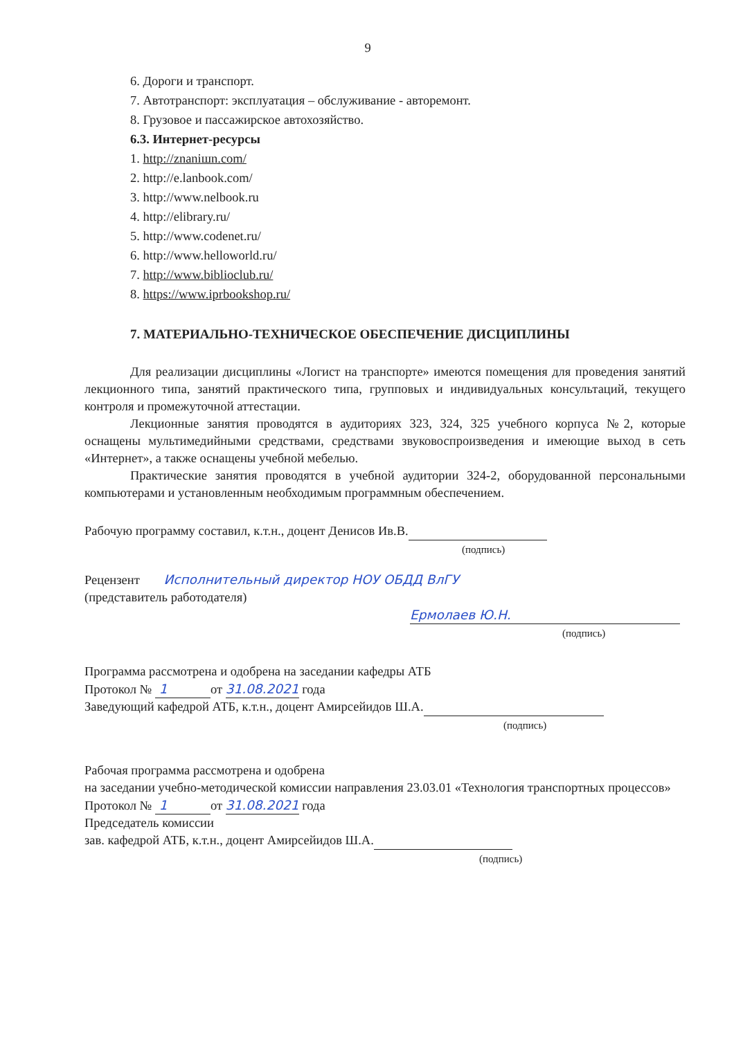9
6. Дороги и транспорт.
7. Автотранспорт: эксплуатация – обслуживание - авторемонт.
8. Грузовое и пассажирское автохозяйство.
6.3. Интернет-ресурсы
1. http://znaniшn.com/
2. http://e.lanbook.com/
3. http://www.nelbook.ru
4. http://elibrary.ru/
5. http://www.codenet.ru/
6. http://www.helloworld.ru/
7. http://www.biblioclub.ru/
8. https://www.iprbookshop.ru/
7. МАТЕРИАЛЬНО-ТЕХНИЧЕСКОЕ ОБЕСПЕЧЕНИЕ ДИСЦИПЛИНЫ
Для реализации дисциплины «Логист на транспорте» имеются помещения для проведения занятий лекционного типа, занятий практического типа, групповых и индивидуальных консультаций, текущего контроля и промежуточной аттестации.
Лекционные занятия проводятся в аудиториях 323, 324, 325 учебного корпуса №2, которые оснащены мультимедийными средствами, средствами звуковоспроизведения и имеющие выход в сеть «Интернет», а также оснащены учебной мебелью.
Практические занятия проводятся в учебной аудитории 324-2, оборудованной персональными компьютерами и установленным необходимым программным обеспечением.
Рабочую программу составил, к.т.н., доцент Денисов Ив.В.
(подпись)
Рецензент Исполнительный директор НОУ ОБДД ВлГУ
(представитель работодателя)
Ермолаев Ю.Н.
(подпись)
Программа рассмотрена и одобрена на заседании кафедры АТБ
Протокол № 1 от 31.08.2021 года
Заведующий кафедрой АТБ, к.т.н., доцент Амирсейидов Ш.А.
(подпись)
Рабочая программа рассмотрена и одобрена
на заседании учебно-методической комиссии направления 23.03.01 «Технология транспортных процессов»
Протокол № 1 от 31.08.2021 года
Председатель комиссии
зав. кафедрой АТБ, к.т.н., доцент Амирсейидов Ш.А.
(подпись)